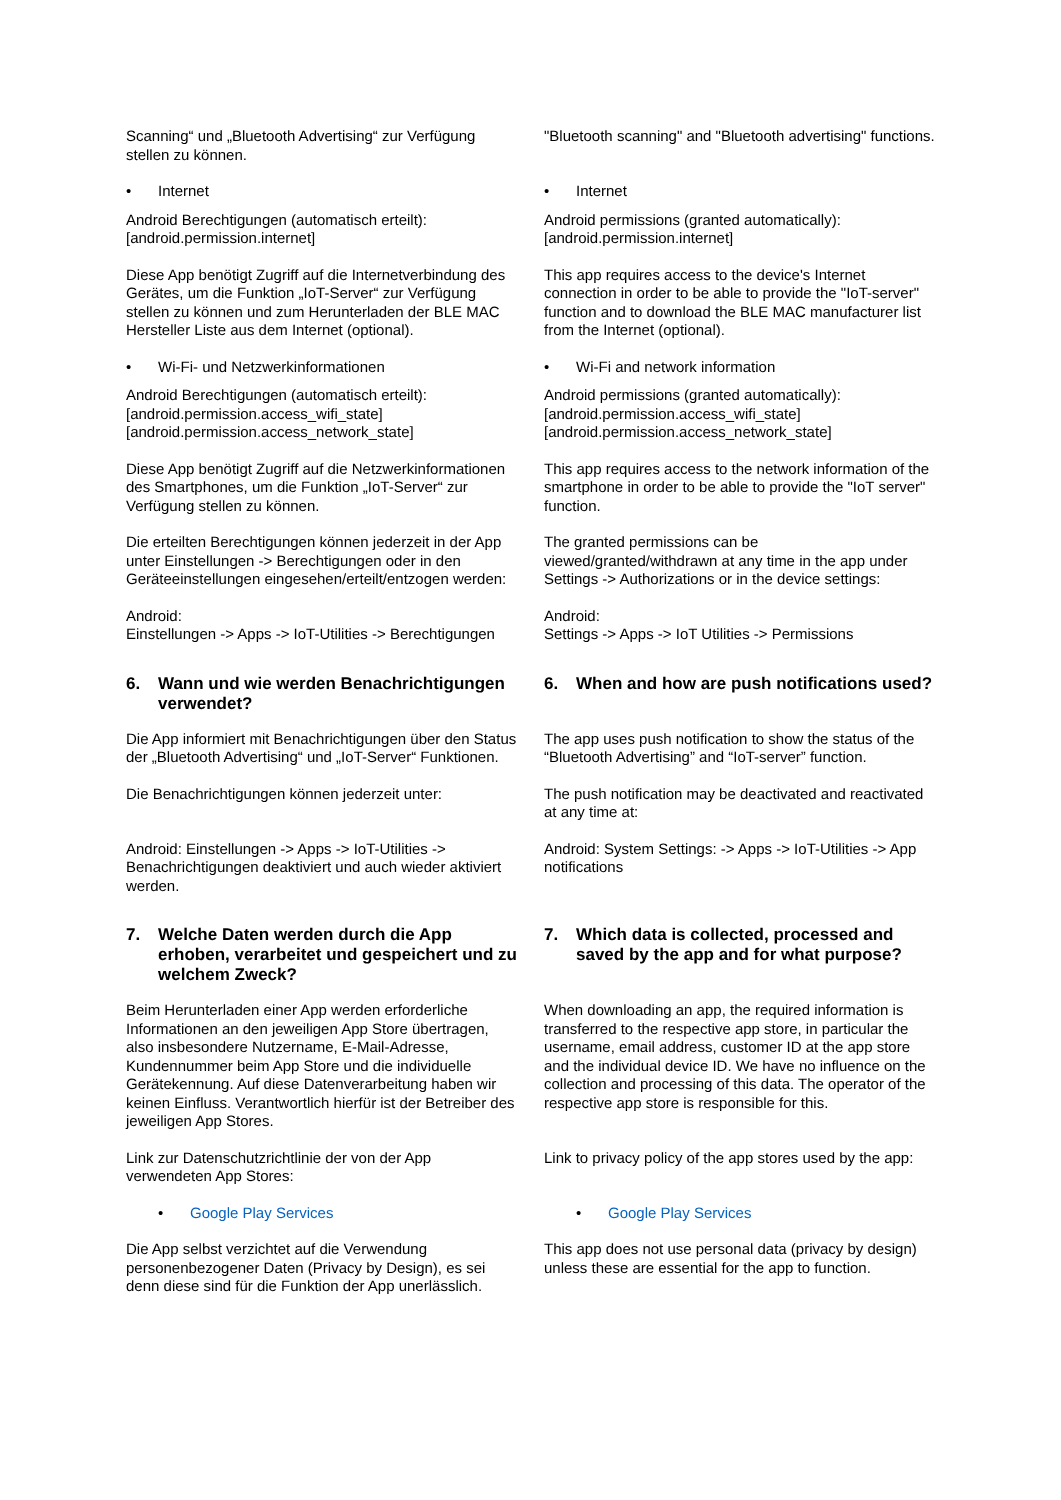Scanning“ und „Bluetooth Advertising“ zur Verfügung stellen zu können.
"Bluetooth scanning" and "Bluetooth advertising" functions.
• Internet • Internet
Android Berechtigungen (automatisch erteilt): [android.permission.internet]
Android permissions (granted automatically): [android.permission.internet]
Diese App benötigt Zugriff auf die Internetverbindung des Gerätes, um die Funktion „IoT-Server“ zur Verfügung stellen zu können und zum Herunterladen der BLE MAC Hersteller Liste aus dem Internet (optional).
This app requires access to the device's Internet connection in order to be able to provide the "IoT-server" function and to download the BLE MAC manufacturer list from the Internet (optional).
• Wi-Fi- und Netzwerkinformationen • Wi-Fi and network information
Android Berechtigungen (automatisch erteilt): [android.permission.access_wifi_state] [android.permission.access_network_state]
Android permissions (granted automatically): [android.permission.access_wifi_state] [android.permission.access_network_state]
Diese App benötigt Zugriff auf die Netzwerkinformationen des Smartphones, um die Funktion „IoT-Server“ zur Verfügung stellen zu können.
This app requires access to the network information of the smartphone in order to be able to provide the "IoT server" function.
Die erteilten Berechtigungen können jederzeit in der App unter Einstellungen -> Berechtigungen oder in den Geräteeinstellungen eingesehen/erteilt/entzogen werden:
The granted permissions can be viewed/granted/withdrawn at any time in the app under Settings -> Authorizations or in the device settings:
Android:
Einstellungen -> Apps -> IoT-Utilities -> Berechtigungen
Android:
Settings -> Apps -> IoT Utilities -> Permissions
6. Wann und wie werden Benachrichtigungen verwendet?
6. When and how are push notifications used?
Die App informiert mit Benachrichtigungen über den Status der „Bluetooth Advertising“ und „IoT-Server“ Funktionen.
The app uses push notification to show the status of the “Bluetooth Advertising” and “IoT-server” function.
Die Benachrichtigungen können jederzeit unter:
The push notification may be deactivated and reactivated at any time at:
Android: Einstellungen -> Apps -> IoT-Utilities -> Benachrichtigungen deaktiviert und auch wieder aktiviert werden.
Android: System Settings: -> Apps -> IoT-Utilities -> App notifications
7. Welche Daten werden durch die App erhoben, verarbeitet und gespeichert und zu welchem Zweck?
7. Which data is collected, processed and saved by the app and for what purpose?
Beim Herunterladen einer App werden erforderliche Informationen an den jeweiligen App Store übertragen, also insbesondere Nutzername, E-Mail-Adresse, Kundennummer beim App Store und die individuelle Gerätekennung. Auf diese Datenverarbeitung haben wir keinen Einfluss. Verantwortlich hierfür ist der Betreiber des jeweiligen App Stores.
When downloading an app, the required information is transferred to the respective app store, in particular the username, email address, customer ID at the app store and the individual device ID. We have no influence on the collection and processing of this data. The operator of the respective app store is responsible for this.
Link zur Datenschutzrichtlinie der von der App verwendeten App Stores:
Link to privacy policy of the app stores used by the app:
• Google Play Services • Google Play Services
Die App selbst verzichtet auf die Verwendung personenbezogener Daten (Privacy by Design), es sei denn diese sind für die Funktion der App unerlässlich.
This app does not use personal data (privacy by design) unless these are essential for the app to function.